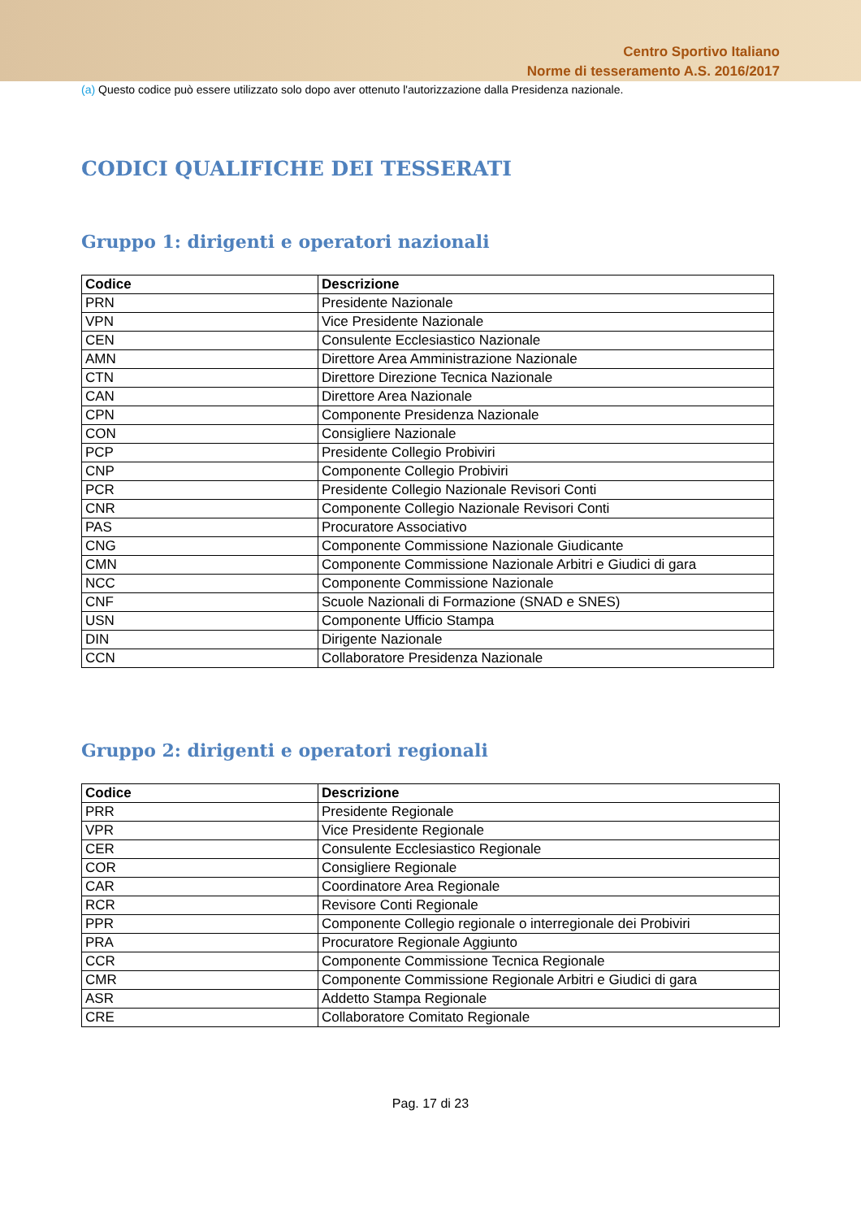Centro Sportivo Italiano
Norme di tesseramento A.S. 2016/2017
(a) Questo codice può essere utilizzato solo dopo aver ottenuto l'autorizzazione dalla Presidenza nazionale.
CODICI QUALIFICHE DEI TESSERATI
Gruppo 1: dirigenti e operatori nazionali
| Codice | Descrizione |
| --- | --- |
| PRN | Presidente Nazionale |
| VPN | Vice Presidente Nazionale |
| CEN | Consulente Ecclesiastico Nazionale |
| AMN | Direttore Area Amministrazione Nazionale |
| CTN | Direttore Direzione Tecnica Nazionale |
| CAN | Direttore Area Nazionale |
| CPN | Componente Presidenza Nazionale |
| CON | Consigliere Nazionale |
| PCP | Presidente Collegio Probiviri |
| CNP | Componente Collegio Probiviri |
| PCR | Presidente Collegio Nazionale Revisori Conti |
| CNR | Componente Collegio Nazionale Revisori Conti |
| PAS | Procuratore Associativo |
| CNG | Componente Commissione Nazionale Giudicante |
| CMN | Componente Commissione Nazionale Arbitri e Giudici di gara |
| NCC | Componente Commissione Nazionale |
| CNF | Scuole Nazionali di Formazione (SNAD e SNES) |
| USN | Componente Ufficio Stampa |
| DIN | Dirigente Nazionale |
| CCN | Collaboratore Presidenza Nazionale |
Gruppo 2: dirigenti e operatori regionali
| Codice | Descrizione |
| --- | --- |
| PRR | Presidente Regionale |
| VPR | Vice Presidente Regionale |
| CER | Consulente Ecclesiastico Regionale |
| COR | Consigliere Regionale |
| CAR | Coordinatore Area Regionale |
| RCR | Revisore Conti Regionale |
| PPR | Componente Collegio regionale o interregionale dei Probiviri |
| PRA | Procuratore Regionale Aggiunto |
| CCR | Componente Commissione Tecnica Regionale |
| CMR | Componente Commissione Regionale Arbitri e Giudici di gara |
| ASR | Addetto Stampa Regionale |
| CRE | Collaboratore Comitato Regionale |
Pag. 17 di 23